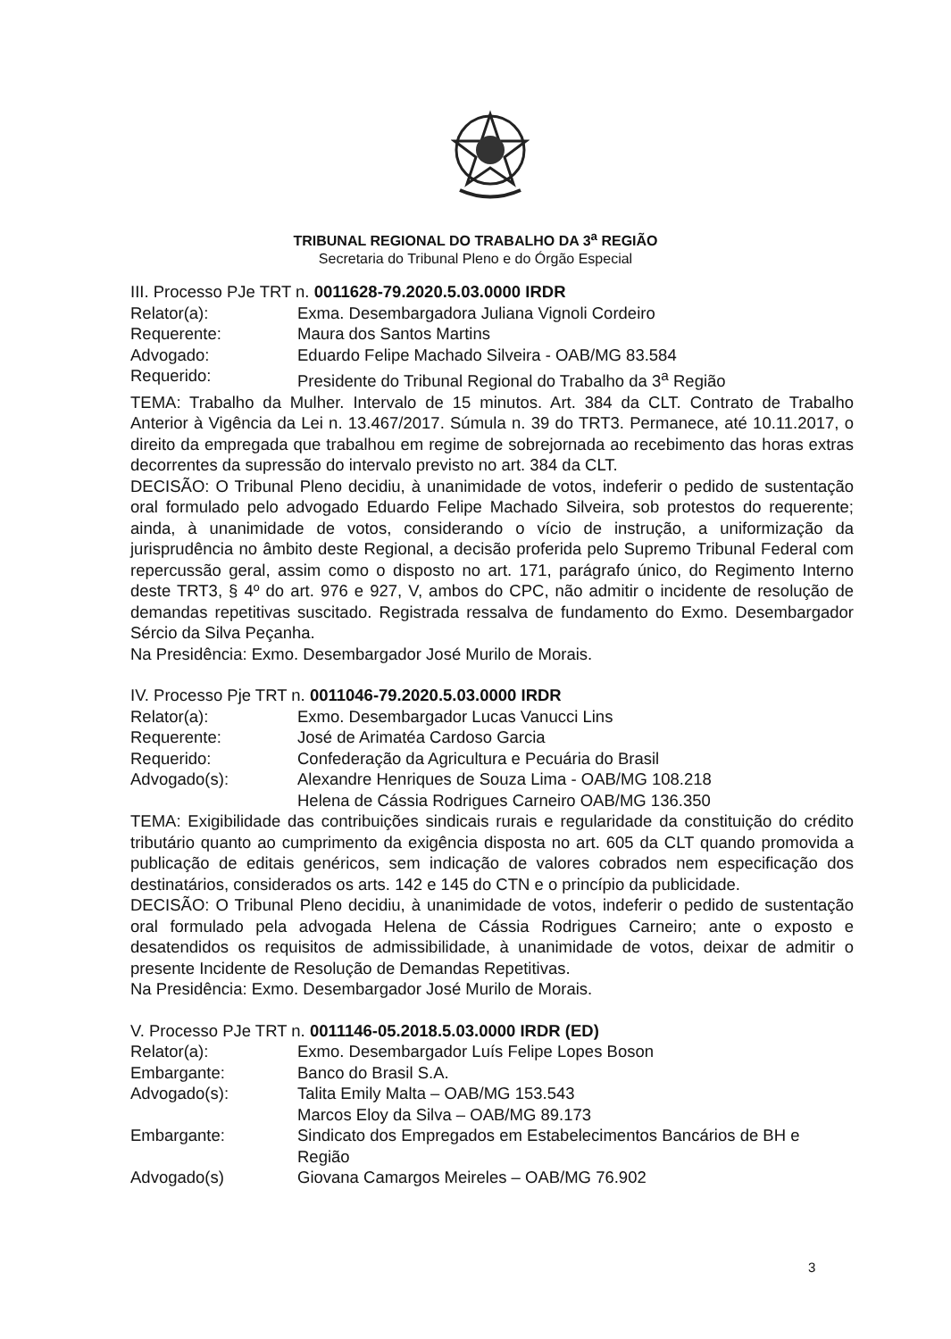TRIBUNAL REGIONAL DO TRABALHO DA 3<sup>a</sup> REGIÃO
Secretaria do Tribunal Pleno e do Órgão Especial
III. Processo PJe TRT n. 0011628-79.2020.5.03.0000 IRDR
Relator(a): Exma. Desembargadora Juliana Vignoli Cordeiro
Requerente: Maura dos Santos Martins
Advogado: Eduardo Felipe Machado Silveira - OAB/MG 83.584
Requerido: Presidente do Tribunal Regional do Trabalho da 3<sup>a</sup> Região
TEMA: Trabalho da Mulher. Intervalo de 15 minutos. Art. 384 da CLT. Contrato de Trabalho Anterior à Vigência da Lei n. 13.467/2017. Súmula n. 39 do TRT3. Permanece, até 10.11.2017, o direito da empregada que trabalhou em regime de sobrejornada ao recebimento das horas extras decorrentes da supressão do intervalo previsto no art. 384 da CLT.
DECISÃO: O Tribunal Pleno decidiu, à unanimidade de votos, indeferir o pedido de sustentação oral formulado pelo advogado Eduardo Felipe Machado Silveira, sob protestos do requerente; ainda, à unanimidade de votos, considerando o vício de instrução, a uniformização da jurisprudência no âmbito deste Regional, a decisão proferida pelo Supremo Tribunal Federal com repercussão geral, assim como o disposto no art. 171, parágrafo único, do Regimento Interno deste TRT3, § 4º do art. 976 e 927, V, ambos do CPC, não admitir o incidente de resolução de demandas repetitivas suscitado. Registrada ressalva de fundamento do Exmo. Desembargador Sércio da Silva Peçanha.
Na Presidência: Exmo. Desembargador José Murilo de Morais.
IV. Processo Pje TRT n. 0011046-79.2020.5.03.0000 IRDR
Relator(a): Exmo. Desembargador Lucas Vanucci Lins
Requerente: José de Arimatéa Cardoso Garcia
Requerido: Confederação da Agricultura e Pecuária do Brasil
Advogado(s): Alexandre Henriques de Souza Lima - OAB/MG 108.218
Helena de Cássia Rodrigues Carneiro OAB/MG 136.350
TEMA: Exigibilidade das contribuições sindicais rurais e regularidade da constituição do crédito tributário quanto ao cumprimento da exigência disposta no art. 605 da CLT quando promovida a publicação de editais genéricos, sem indicação de valores cobrados nem especificação dos destinatários, considerados os arts. 142 e 145 do CTN e o princípio da publicidade.
DECISÃO: O Tribunal Pleno decidiu, à unanimidade de votos, indeferir o pedido de sustentação oral formulado pela advogada Helena de Cássia Rodrigues Carneiro; ante o exposto e desatendidos os requisitos de admissibilidade, à unanimidade de votos, deixar de admitir o presente Incidente de Resolução de Demandas Repetitivas.
Na Presidência: Exmo. Desembargador José Murilo de Morais.
V. Processo PJe TRT n. 0011146-05.2018.5.03.0000 IRDR (ED)
Relator(a): Exmo. Desembargador Luís Felipe Lopes Boson
Embargante: Banco do Brasil S.A.
Advogado(s): Talita Emily Malta – OAB/MG 153.543
Marcos Eloy da Silva – OAB/MG 89.173
Embargante: Sindicato dos Empregados em Estabelecimentos Bancários de BH e Região
Advogado(s) Giovana Camargos Meireles – OAB/MG 76.902
3